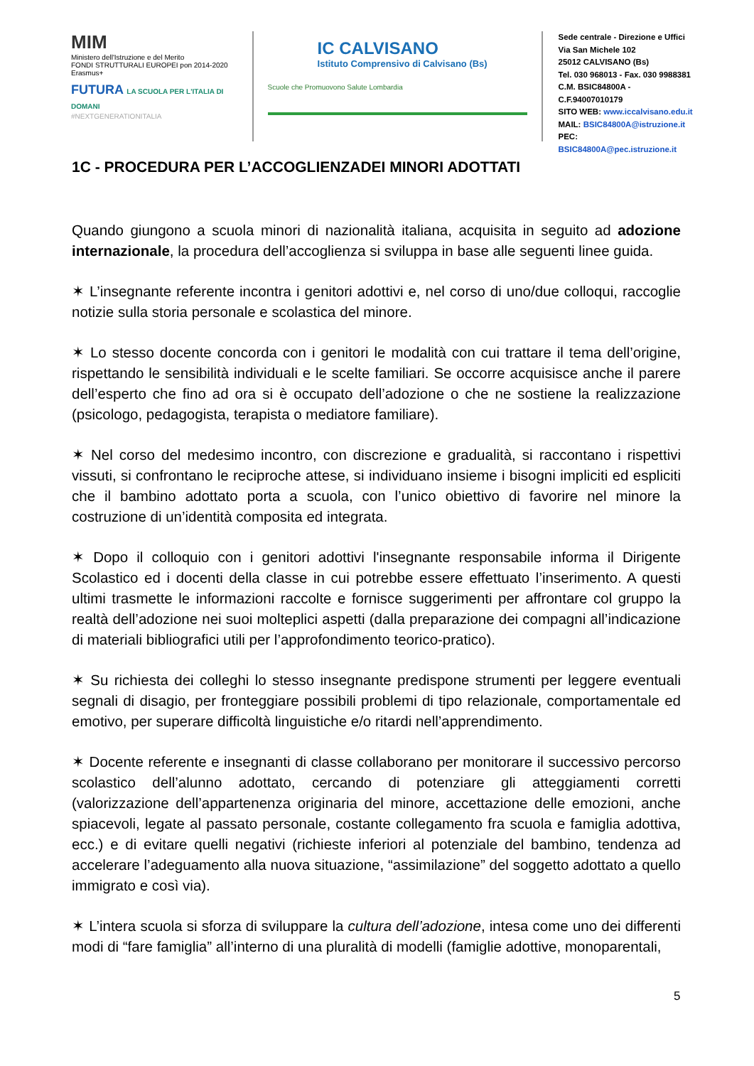MIM
Ministero dell'Istruzione e del Merito
FONDI STRUTTURALI EUROPEI pon 2014-2020 Erasmus+
FUTURA LA SCUOLA PER L'ITALIA DI DOMANI
#NEXTGENERATIONITALIA
IC CALVISANO
Istituto Comprensivo di Calvisano (Bs)
Scuole che Promuovono Salute Lombardia
Sede centrale - Direzione e Uffici
Via San Michele 102
25012 CALVISANO (Bs)
Tel. 030 968013 - Fax. 030 9988381
C.M. BSIC84800A - C.F.94007010179
SITO WEB: www.iccalvisano.edu.it
MAIL: BSIC84800A@istruzione.it
PEC: BSIC84800A@pec.istruzione.it
1C - PROCEDURA PER L’ACCOGLIENZADEI MINORI ADOTTATI
Quando giungono a scuola minori di nazionalità italiana, acquisita in seguito ad adozione internazionale, la procedura dell’accoglienza si sviluppa in base alle seguenti linee guida.
✶ L’insegnante referente incontra i genitori adottivi e, nel corso di uno/due colloqui, raccoglie notizie sulla storia personale e scolastica del minore.
✶ Lo stesso docente concorda con i genitori le modalità con cui trattare il tema dell’origine, rispettando le sensibilità individuali e le scelte familiari. Se occorre acquisisce anche il parere dell’esperto che fino ad ora si è occupato dell’adozione o che ne sostiene la realizzazione (psicologo, pedagogista, terapista o mediatore familiare).
✶ Nel corso del medesimo incontro, con discrezione e gradualità, si raccontano i rispettivi vissuti, si confrontano le reciproche attese, si individuano insieme i bisogni impliciti ed espliciti che il bambino adottato porta a scuola, con l’unico obiettivo di favorire nel minore la costruzione di un’identità composita ed integrata.
✶ Dopo il colloquio con i genitori adottivi l'insegnante responsabile informa il Dirigente Scolastico ed i docenti della classe in cui potrebbe essere effettuato l’inserimento. A questi ultimi trasmette le informazioni raccolte e fornisce suggerimenti per affrontare col gruppo la realtà dell’adozione nei suoi molteplici aspetti (dalla preparazione dei compagni all’indicazione di materiali bibliografici utili per l’approfondimento teorico-pratico).
✶ Su richiesta dei colleghi lo stesso insegnante predispone strumenti per leggere eventuali segnali di disagio, per fronteggiare possibili problemi di tipo relazionale, comportamentale ed emotivo, per superare difficoltà linguistiche e/o ritardi nell’apprendimento.
✶ Docente referente e insegnanti di classe collaborano per monitorare il successivo percorso scolastico dell’alunno adottato, cercando di potenziare gli atteggiamenti corretti (valorizzazione dell’appartenenza originaria del minore, accettazione delle emozioni, anche spiacevoli, legate al passato personale, costante collegamento fra scuola e famiglia adottiva, ecc.) e di evitare quelli negativi (richieste inferiori al potenziale del bambino, tendenza ad accelerare l’adeguamento alla nuova situazione, “assimilazione” del soggetto adottato a quello immigrato e così via).
✶ L’intera scuola si sforza di sviluppare la cultura dell’adozione, intesa come uno dei differenti modi di “fare famiglia” all’interno di una pluralità di modelli (famiglie adottive, monoparentali,
5